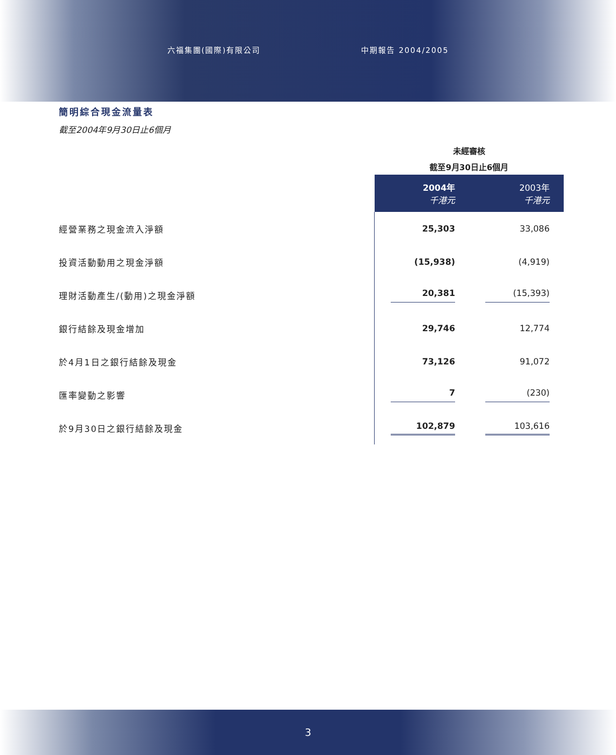六福集團(國際)有限公司 中期報告 2004/2005
簡明綜合現金流量表
截至2004年9月30日止6個月
| | 未經審核 | |
| | 截至9月30日止6個月 | |
| | 2004年 千港元 | 2003年 千港元 |
| 經營業務之現金流入淨額 | 25,303 | 33,086 |
| 投資活動動用之現金淨額 | (15,938) | (4,919) |
| 理財活動產生/(動用)之現金淨額 | 20,381 | (15,393) |
| 銀行結餘及現金增加 | 29,746 | 12,774 |
| 於4月1日之銀行結餘及現金 | 73,126 | 91,072 |
| 匯率變動之影響 | 7 | (230) |
| 於9月30日之銀行結餘及現金 | 102,879 | 103,616 |
3